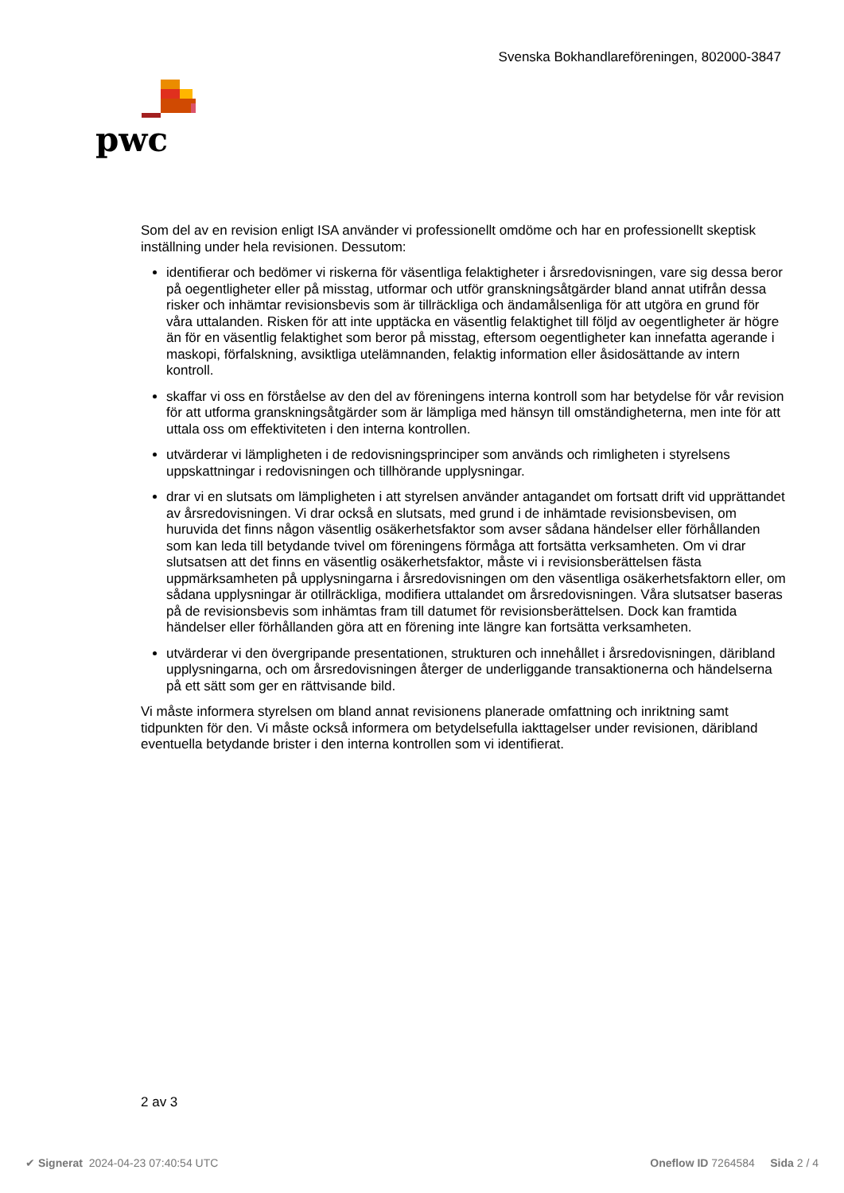Svenska Bokhandlareföreningen, 802000-3847
pwc
Som del av en revision enligt ISA använder vi professionellt omdöme och har en professionellt skeptisk inställning under hela revisionen. Dessutom:
identifierar och bedömer vi riskerna för väsentliga felaktigheter i årsredovisningen, vare sig dessa beror på oegentligheter eller på misstag, utformar och utför granskningsåtgärder bland annat utifrån dessa risker och inhämtar revisionsbevis som är tillräckliga och ändamålsenliga för att utgöra en grund för våra uttalanden. Risken för att inte upptäcka en väsentlig felaktighet till följd av oegentligheter är högre än för en väsentlig felaktighet som beror på misstag, eftersom oegentligheter kan innefatta agerande i maskopi, förfalskning, avsiktliga utelämnanden, felaktig information eller åsidosättande av intern kontroll.
skaffar vi oss en förståelse av den del av föreningens interna kontroll som har betydelse för vår revision för att utforma granskningsåtgärder som är lämpliga med hänsyn till omständigheterna, men inte för att uttala oss om effektiviteten i den interna kontrollen.
utvärderar vi lämpligheten i de redovisningsprinciper som används och rimligheten i styrelsens uppskattningar i redovisningen och tillhörande upplysningar.
drar vi en slutsats om lämpligheten i att styrelsen använder antagandet om fortsatt drift vid upprättandet av årsredovisningen. Vi drar också en slutsats, med grund i de inhämtade revisionsbevisen, om huruvida det finns någon väsentlig osäkerhetsfaktor som avser sådana händelser eller förhållanden som kan leda till betydande tvivel om föreningens förmåga att fortsätta verksamheten. Om vi drar slutsatsen att det finns en väsentlig osäkerhetsfaktor, måste vi i revisionsberättelsen fästa uppmärksamheten på upplysningarna i årsredovisningen om den väsentliga osäkerhetsfaktorn eller, om sådana upplysningar är otillräckliga, modifiera uttalandet om årsredovisningen. Våra slutsatser baseras på de revisionsbevis som inhämtas fram till datumet för revisionsberättelsen. Dock kan framtida händelser eller förhållanden göra att en förening inte längre kan fortsätta verksamheten.
utvärderar vi den övergripande presentationen, strukturen och innehållet i årsredovisningen, däribland upplysningarna, och om årsredovisningen återger de underliggande transaktionerna och händelserna på ett sätt som ger en rättvisande bild.
Vi måste informera styrelsen om bland annat revisionens planerade omfattning och inriktning samt tidpunkten för den. Vi måste också informera om betydelsefulla iakttagelser under revisionen, däribland eventuella betydande brister i den interna kontrollen som vi identifierat.
2 av 3
✔ Signerat 2024-04-23 07:40:54 UTC Oneflow ID 7264584 Sida 2 / 4